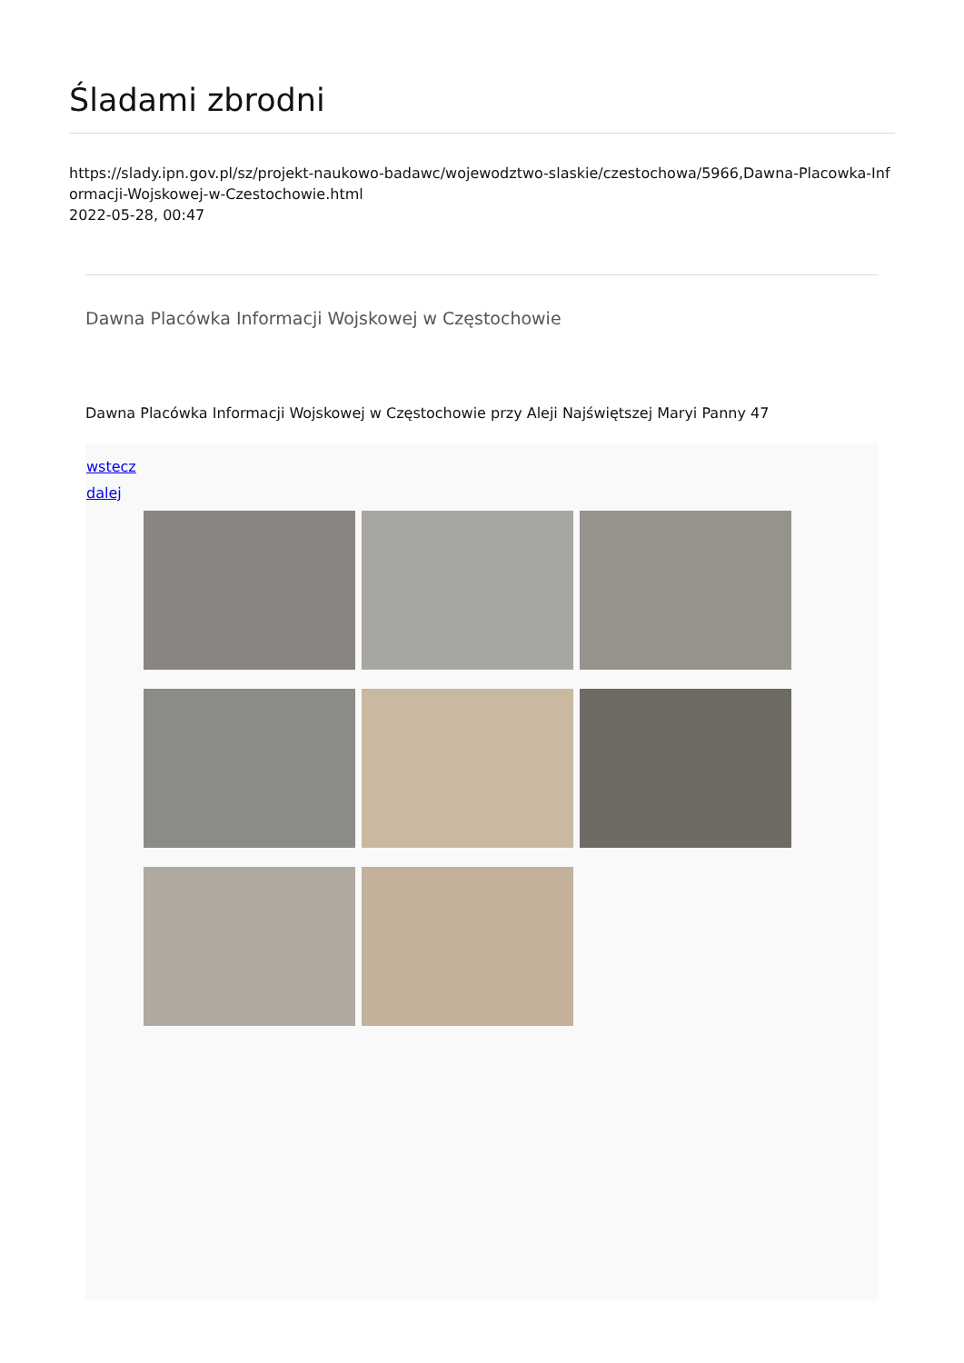Śladami zbrodni
https://slady.ipn.gov.pl/sz/projekt-naukowo-badawc/wojewodztwo-slaskie/czestochowa/5966,Dawna-Placowka-Informacji-Wojskowej-w-Czestochowie.html
2022-05-28, 00:47
Dawna Placówka Informacji Wojskowej w Częstochowie
Dawna Placówka Informacji Wojskowej w Częstochowie przy Aleji Najświętszej Maryi Panny 47
wstecz
dalej